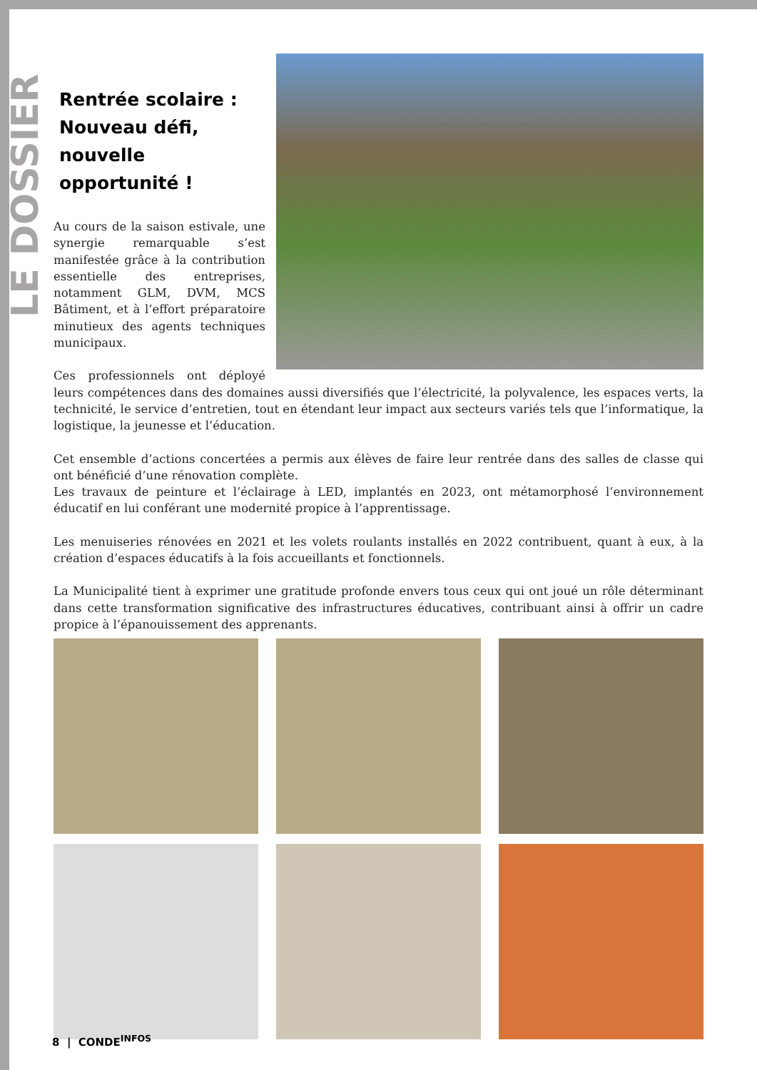LE DOSSIER
Rentrée scolaire :
Nouveau défi, nouvelle opportunité !
Au cours de la saison estivale, une synergie remarquable s’est manifestée grâce à la contribution essentielle des entreprises, notamment GLM, DVM, MCS Bâtiment, et à l’effort préparatoire minutieux des agents techniques municipaux.
Ces professionnels ont déployé leurs compétences dans des domaines aussi diversifiés que l’électricité, la polyvalence, les espaces verts, la technicité, le service d’entretien, tout en étendant leur impact aux secteurs variés tels que l’informatique, la logistique, la jeunesse et l’éducation.
Cet ensemble d’actions concertées a permis aux élèves de faire leur rentrée dans des salles de classe qui ont bénéficié d’une rénovation complète.
Les travaux de peinture et l’éclairage à LED, implantés en 2023, ont métamorphosé l’environnement éducatif en lui conférant une modernité propice à l’apprentissage.
Les menuiseries rénovées en 2021 et les volets roulants installés en 2022 contribuent, quant à eux, à la création d’espaces éducatifs à la fois accueillants et fonctionnels.
La Municipalité tient à exprimer une gratitude profonde envers tous ceux qui ont joué un rôle déterminant dans cette transformation significative des infrastructures éducatives, contribuant ainsi à offrir un cadre propice à l’épanouissement des apprenants.
8 | CONDE<sup>INFOS</sup>